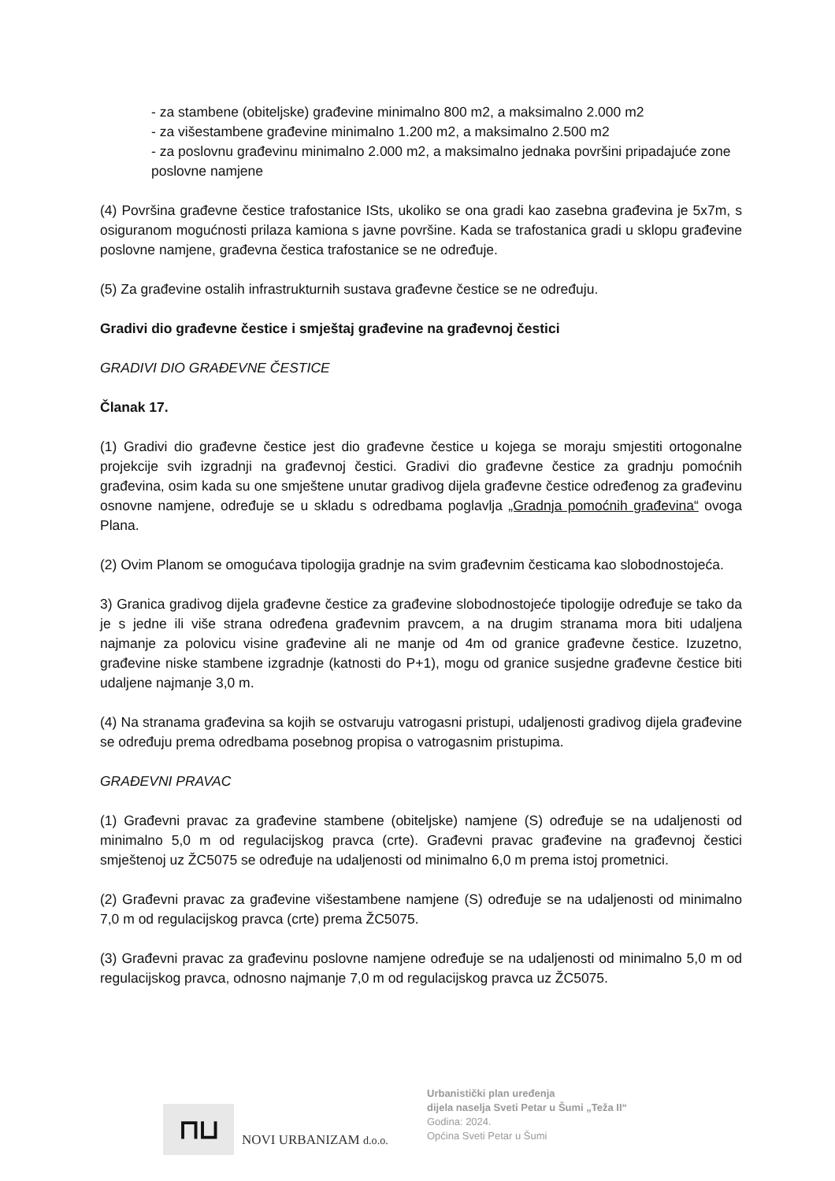- za stambene (obiteljske) građevine minimalno 800 m2, a maksimalno 2.000 m2
- za višestambene građevine minimalno 1.200 m2, a maksimalno 2.500 m2
- za poslovnu građevinu minimalno 2.000 m2, a maksimalno jednaka površini pripadajuće zone poslovne namjene
(4) Površina građevne čestice trafostanice ISts, ukoliko se ona gradi kao zasebna građevina je 5x7m, s osiguranom mogućnosti prilaza kamiona s javne površine. Kada se trafostanica gradi u sklopu građevine poslovne namjene, građevna čestica trafostanice se ne određuje.
(5) Za građevine ostalih infrastrukturnih sustava građevne čestice se ne određuju.
Gradivi dio građevne čestice i smještaj građevine na građevnoj čestici
GRADIVI DIO GRAĐEVNE ČESTICE
Članak 17.
(1) Gradivi dio građevne čestice jest dio građevne čestice u kojega se moraju smjestiti ortogonalne projekcije svih izgradnji na građevnoj čestici. Gradivi dio građevne čestice za gradnju pomoćnih građevina, osim kada su one smještene unutar gradivog dijela građevne čestice određenog za građevinu osnovne namjene, određuje se u skladu s odredbama poglavlja „Gradnja pomoćnih građevina“ ovoga Plana.
(2) Ovim Planom se omogućava tipologija gradnje na svim građevnim česticama kao slobodnostojeća.
3) Granica gradivog dijela građevne čestice za građevine slobodnostojeće tipologije određuje se tako da je s jedne ili više strana određena građevnim pravcem, a na drugim stranama mora biti udaljena najmanje za polovicu visine građevine ali ne manje od 4m od granice građevne čestice. Izuzetno, građevine niske stambene izgradnje (katnosti do P+1), mogu od granice susjedne građevne čestice biti udaljene najmanje 3,0 m.
(4) Na stranama građevina sa kojih se ostvaruju vatrogasni pristupi, udaljenosti gradivog dijela građevine se određuju prema odredbama posebnog propisa o vatrogasnim pristupima.
GRAĐEVNI PRAVAC
(1) Građevni pravac za građevine stambene (obiteljske) namjene (S) određuje se na udaljenosti od minimalno 5,0 m od regulacijskog pravca (crte). Građevni pravac građevine na građevnoj čestici smještenoj uz ŽC5075 se određuje na udaljenosti od minimalno 6,0 m prema istoj prometnici.
(2) Građevni pravac za građevine višestambene namjene (S) određuje se na udaljenosti od minimalno 7,0 m od regulacijskog pravca (crte) prema ŽC5075.
(3) Građevni pravac za građevinu poslovne namjene određuje se na udaljenosti od minimalno 5,0 m od regulacijskog pravca, odnosno najmanje 7,0 m od regulacijskog pravca uz ŽC5075.
⊓⊔
NOVI URBANIZAM d.o.o.
Urbanistički plan uređenja
dijela naselja Sveti Petar u Šumi „Teža II“
Godina: 2024.
Općina Sveti Petar u Šumi